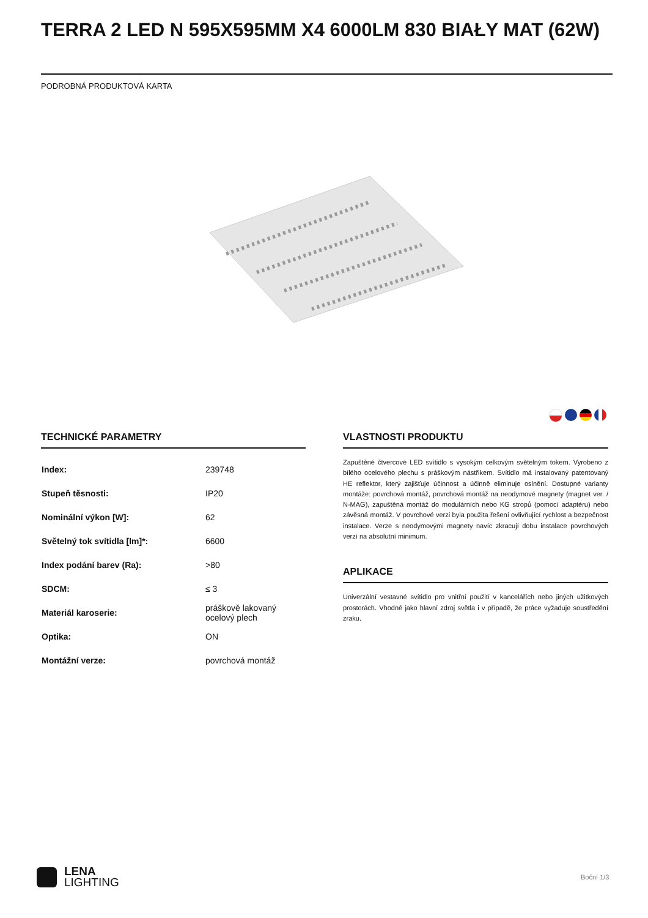TERRA 2 LED N 595X595MM X4 6000LM 830 BIAŁY MAT (62W)
PODROBNÁ PRODUKTOVÁ KARTA
TECHNICKÉ PARAMETRY
| Index: | 239748 |
| Stupeň těsnosti: | IP20 |
| Nominální výkon [W]: | 62 |
| Světelný tok svítidla [lm]*: | 6600 |
| Index podání barev (Ra): | >80 |
| SDCM: | ≤ 3 |
| Materiál karoserie: | práškově lakovaný ocelový plech |
| Optika: | ON |
| Montážní verze: | povrchová montáž |
VLASTNOSTI PRODUKTU
Zapuštěné čtvercové LED svítidlo s vysokým celkovým světelným tokem. Vyrobeno z bílého ocelového plechu s práškovým nástřikem. Svítidlo má instalovaný patentovaný HE reflektor, který zajišťuje účinnost a účinně eliminuje oslnění. Dostupné varianty montáže: povrchová montáž, povrchová montáž na neodymové magnety (magnet ver. / N-MAG), zapuštěná montáž do modulárních nebo KG stropů (pomocí adaptéru) nebo závěsná montáž. V povrchové verzi byla použita řešení ovlivňující rychlost a bezpečnost instalace. Verze s neodymovými magnety navíc zkracují dobu instalace povrchových verzí na absolutní minimum.
APLIKACE
Univerzální vestavné svítidlo pro vnitřní použití v kancelářích nebo jiných užitkových prostorách. Vhodné jako hlavní zdroj světla i v případě, že práce vyžaduje soustředění zraku.
LENA
LIGHTING
Boční 1/3